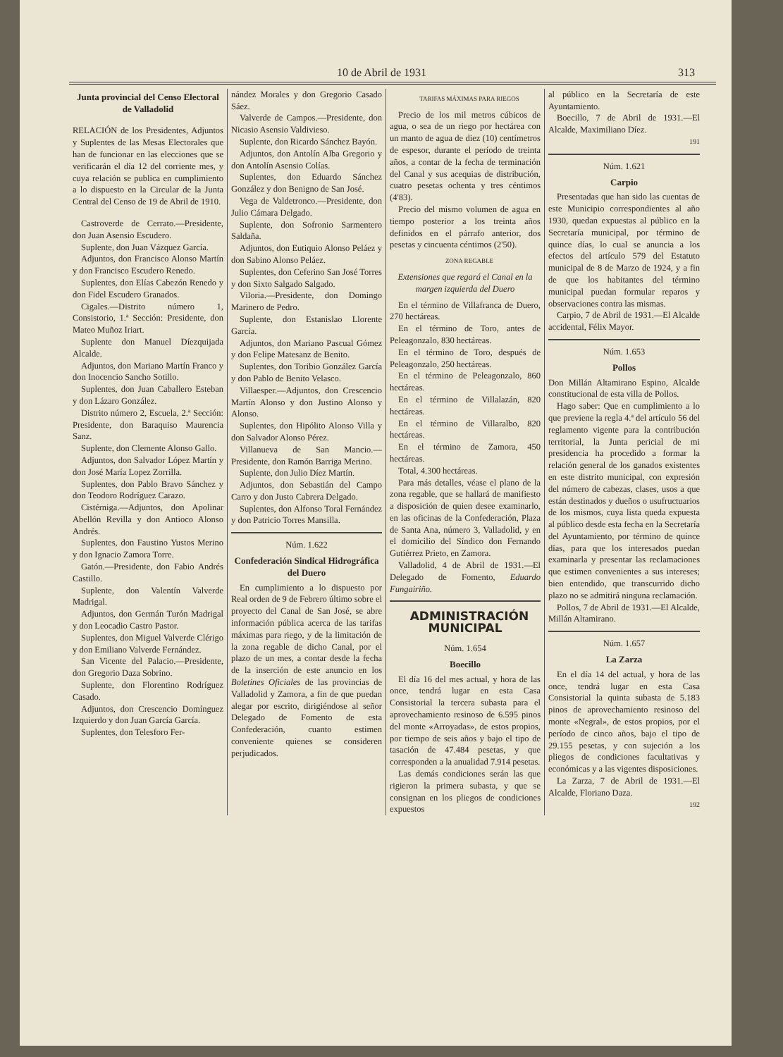10 de Abril de 1931 313
Junta provincial del Censo Electoral de Valladolid
RELACIÓN de los Presidentes, Adjuntos y Suplentes de las Mesas Electorales que han de funcionar en las elecciones que se verificarán el día 12 del corriente mes, y cuya relación se publica en cumplimiento a lo dispuesto en la Circular de la Junta Central del Censo de 19 de Abril de 1910.
Castroverde de Cerrato.—Presidente, don Juan Asensio Escudero.
Suplente, don Juan Vázquez García.
Adjuntos, don Francisco Alonso Martín y don Francisco Escudero Renedo.
Suplentes, don Elías Cabezón Renedo y don Fidel Escudero Granados.
Cigales.—Distrito número 1, Consistorio, 1.ª Sección: Presidente, don Mateo Muñoz Iriart.
Suplente don Manuel Díezquijada Alcalde.
Adjuntos, don Mariano Martín Franco y don Inocencio Sancho Sotillo.
Suplentes, don Juan Caballero Esteban y don Lázaro González.
Distrito número 2, Escuela, 2.ª Sección: Presidente, don Baraquiso Maurencia Sanz.
Suplente, don Clemente Alonso Gallo.
Adjuntos, don Salvador López Martín y don José María Lopez Zorrilla.
Suplentes, don Pablo Bravo Sánchez y don Teodoro Rodríguez Carazo.
Cistérniga.—Adjuntos, don Apolinar Abellón Revilla y don Antioco Alonso Andrés.
Suplentes, don Faustino Yustos Merino y don Ignacio Zamora Torre.
Gatón.—Presidente, don Fabio Andrés Castillo.
Suplente, don Valentín Valverde Madrigal.
Adjuntos, don Germán Turón Madrigal y don Leocadio Castro Pastor.
Suplentes, don Miguel Valverde Clérigo y don Emiliano Valverde Fernández.
San Vicente del Palacio.—Presidente, don Gregorio Daza Sobrino.
Suplente, don Florentino Rodríguez Casado.
Adjuntos, don Crescencio Domínguez Izquierdo y don Juan García García.
Suplentes, don Telesforo Fer-
nández Morales y don Gregorio Casado Sáez.
Valverde de Campos.—Presidente, don Nicasio Asensio Valdivieso.
Suplente, don Ricardo Sánchez Bayón.
Adjuntos, don Antolín Alba Gregorio y don Antolín Asensio Colías.
Suplentes, don Eduardo Sánchez González y don Benigno de San José.
Vega de Valdetronco.—Presidente, don Julio Cámara Delgado.
Suplente, don Sofronio Sarmentero Saldaña.
Adjuntos, don Eutiquio Alonso Peláez y don Sabino Alonso Peláez.
Suplentes, don Ceferino San José Torres y don Sixto Salgado Salgado.
Viloria.—Presidente, don Domingo Marinero de Pedro.
Suplente, don Estanislao Llorente García.
Adjuntos, don Mariano Pascual Gómez y don Felipe Matesanz de Benito.
Suplentes, don Toribio González García y don Pablo de Benito Velasco.
Villaesper.—Adjuntos, don Crescencio Martín Alonso y don Justino Alonso y Alonso.
Suplentes, don Hipólito Alonso Villa y don Salvador Alonso Pérez.
Villanueva de San Mancio.—Presidente, don Ramón Barriga Merino.
Suplente, don Julio Díez Martín.
Adjuntos, don Sebastián del Campo Carro y don Justo Cabrera Delgado.
Suplentes, don Alfonso Toral Fernández y don Patricio Torres Mansilla.
Núm. 1.622
Confederación Sindical Hidrográfica del Duero
En cumplimiento a lo dispuesto por Real orden de 9 de Febrero último sobre el proyecto del Canal de San José, se abre información pública acerca de las tarifas máximas para riego, y de la limitación de la zona regable de dicho Canal, por el plazo de un mes, a contar desde la fecha de la inserción de este anuncio en los Boletines Oficiales de las provincias de Valladolid y Zamora, a fin de que puedan alegar por escrito, dirigiéndose al señor Delegado de Fomento de esta Confederación, cuanto estimen conveniente quienes se consideren perjudicados.
TARIFAS MÁXIMAS PARA RIEGOS
Precio de los mil metros cúbicos de agua, o sea de un riego por hectárea con un manto de agua de diez (10) centímetros de espesor, durante el período de treinta años, a contar de la fecha de terminación del Canal y sus acequias de distribución, cuatro pesetas ochenta y tres céntimos (4'83).
Precio del mismo volumen de agua en tiempo posterior a los treinta años definidos en el párrafo anterior, dos pesetas y cincuenta céntimos (2'50).
ZONA REGABLE
Extensiones que regará el Canal en la margen izquierda del Duero
En el término de Villafranca de Duero, 270 hectáreas.
En el término de Toro, antes de Peleagonzalo, 830 hectáreas.
En el término de Toro, después de Peleagonzalo, 250 hectáreas.
En el término de Peleagonzalo, 860 hectáreas.
En el término de Villalazán, 820 hectáreas.
En el término de Villaralbo, 820 hectáreas.
En el término de Zamora, 450 hectáreas.
Total, 4.300 hectáreas.
Para más detalles, véase el plano de la zona regable, que se hallará de manifiesto a disposición de quien desee examinarlo, en las oficinas de la Confederación, Plaza de Santa Ana, número 3, Valladolid, y en el domicilio del Síndico don Fernando Gutiérrez Prieto, en Zamora.
Valladolid, 4 de Abril de 1931.—El Delegado de Fomento, Eduardo Fungairiño.
ADMINISTRACIÓN MUNICIPAL
Núm. 1.654
Boecillo
El día 16 del mes actual, y hora de las once, tendrá lugar en esta Casa Consistorial la tercera subasta para el aprovechamiento resinoso de 6.595 pinos del monte «Arroyadas», de estos propios, por tiempo de seis años y bajo el tipo de tasación de 47.484 pesetas, y que corresponden a la anualidad 7.914 pesetas.
Las demás condiciones serán las que rigieron la primera subasta, y que se consignan en los pliegos de condiciones expuestos
al público en la Secretaría de este Ayuntamiento.
Boecillo, 7 de Abril de 1931.—El Alcalde, Maximiliano Díez.
191
Núm. 1.621
Carpio
Presentadas que han sido las cuentas de este Municipio correspondientes al año 1930, quedan expuestas al público en la Secretaría municipal, por término de quince días, lo cual se anuncia a los efectos del artículo 579 del Estatuto municipal de 8 de Marzo de 1924, y a fin de que los habitantes del término municipal puedan formular reparos y observaciones contra las mismas.
Carpio, 7 de Abril de 1931.—El Alcalde accidental, Félix Mayor.
Núm. 1.653
Pollos
Don Millán Altamirano Espino, Alcalde constitucional de esta villa de Pollos.
Hago saber: Que en cumplimiento a lo que previene la regla 4.ª del artículo 56 del reglamento vigente para la contribución territorial, la Junta pericial de mi presidencia ha procedido a formar la relación general de los ganados existentes en este distrito municipal, con expresión del número de cabezas, clases, usos a que están destinados y dueños o usufructuarios de los mismos, cuya lista queda expuesta al público desde esta fecha en la Secretaría del Ayuntamiento, por término de quince días, para que los interesados puedan examinarla y presentar las reclamaciones que estimen convenientes a sus intereses; bien entendido, que transcurrido dicho plazo no se admitirá ninguna reclamación.
Pollos, 7 de Abril de 1931.—El Alcalde, Millán Altamirano.
Núm. 1.657
La Zarza
En el día 14 del actual, y hora de las once, tendrá lugar en esta Casa Consistorial la quinta subasta de 5.183 pinos de aprovechamiento resinoso del monte «Negral», de estos propios, por el período de cinco años, bajo el tipo de 29.155 pesetas, y con sujeción a los pliegos de condiciones facultativas y económicas y a las vigentes disposiciones.
La Zarza, 7 de Abril de 1931.—El Alcalde, Floriano Daza.
192